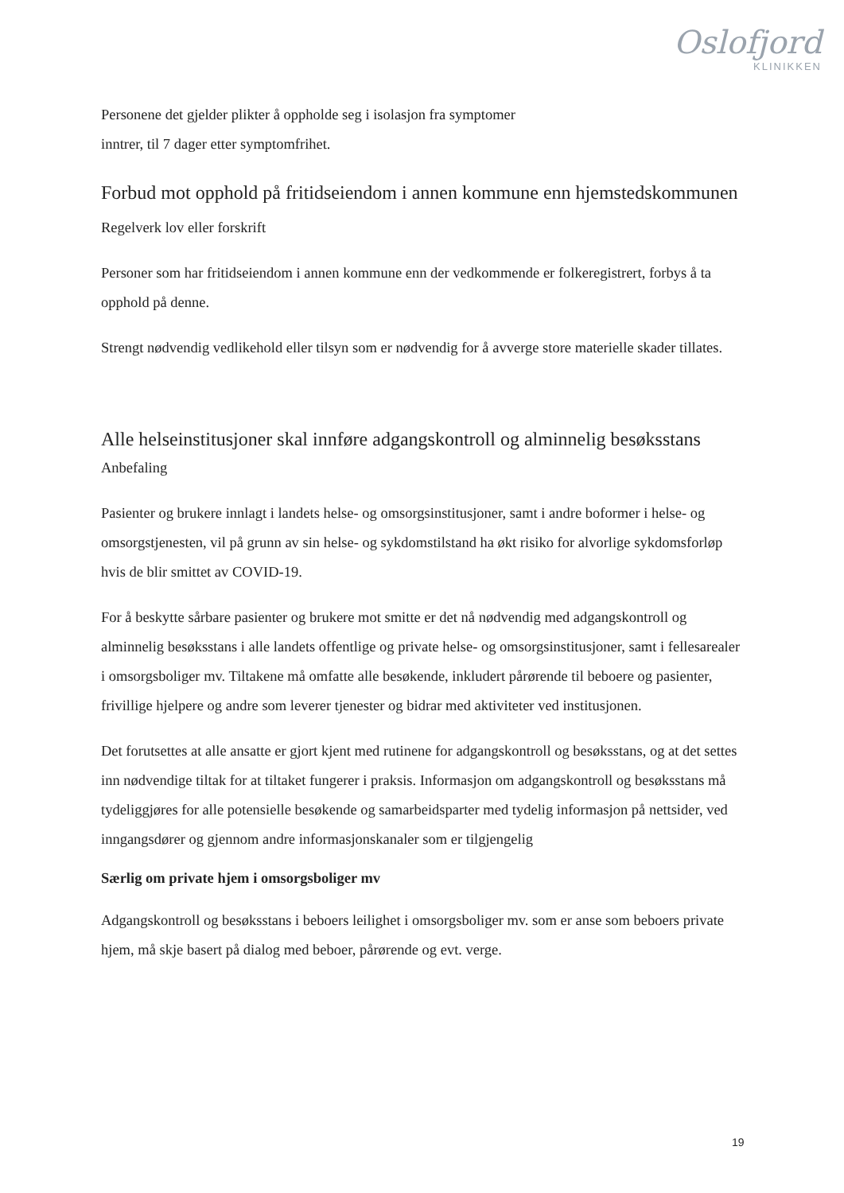Oslofjord
KLINIKKEN
Personene det gjelder plikter å oppholde seg i isolasjon fra symptomer
inntrer, til 7 dager etter symptomfrihet.
Forbud mot opphold på fritidseiendom i annen kommune enn hjemstedskommunen
Regelverk lov eller forskrift
Personer som har fritidseiendom i annen kommune enn der vedkommende er folkeregistrert, forbys å ta opphold på denne.
Strengt nødvendig vedlikehold eller tilsyn som er nødvendig for å avverge store materielle skader tillates.
Alle helseinstitusjoner skal innføre adgangskontroll og alminnelig besøksstans
Anbefaling
Pasienter og brukere innlagt i landets helse- og omsorgsinstitusjoner, samt i andre boformer i helse- og omsorgstjenesten, vil på grunn av sin helse- og sykdomstilstand ha økt risiko for alvorlige sykdomsforløp hvis de blir smittet av COVID-19.
For å beskytte sårbare pasienter og brukere mot smitte er det nå nødvendig med adgangskontroll og alminnelig besøksstans i alle landets offentlige og private helse- og omsorgsinstitusjoner, samt i fellesarealer i omsorgsboliger mv. Tiltakene må omfatte alle besøkende, inkludert pårørende til beboere og pasienter, frivillige hjelpere og andre som leverer tjenester og bidrar med aktiviteter ved institusjonen.
Det forutsettes at alle ansatte er gjort kjent med rutinene for adgangskontroll og besøksstans, og at det settes inn nødvendige tiltak for at tiltaket fungerer i praksis. Informasjon om adgangskontroll og besøksstans må tydeliggjøres for alle potensielle besøkende og samarbeidsparter med tydelig informasjon på nettsider, ved inngangsdører og gjennom andre informasjonskanaler som er tilgjengelig
Særlig om private hjem i omsorgsboliger mv
Adgangskontroll og besøksstans i beboers leilighet i omsorgsboliger mv. som er anse som beboers private hjem, må skje basert på dialog med beboer, pårørende og evt. verge.
19